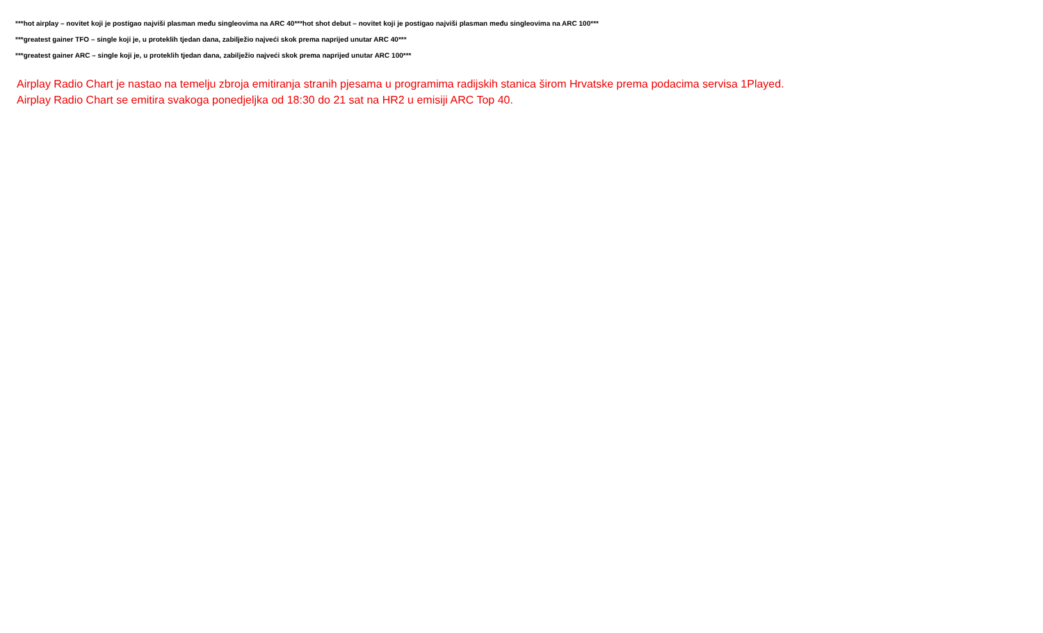***hot airplay – novitet koji je postigao najviši plasman među singleovima na ARC 40***hot shot debut – novitet koji je postigao najviši plasman među singleovima na ARC 100***
***greatest gainer TFO – single koji je, u proteklih tjedan dana, zabilježio najveći skok prema naprijed unutar ARC 40***
***greatest gainer ARC – single koji je, u proteklih tjedan dana, zabilježio najveći skok prema naprijed unutar ARC 100***
Airplay Radio Chart je nastao na temelju zbroja emitiranja stranih pjesama u programima radijskih stanica širom Hrvatske prema podacima servisa 1Played.
Airplay Radio Chart se emitira svakoga ponedjeljka od 18:30 do 21 sat na HR2 u emisiji ARC Top 40.